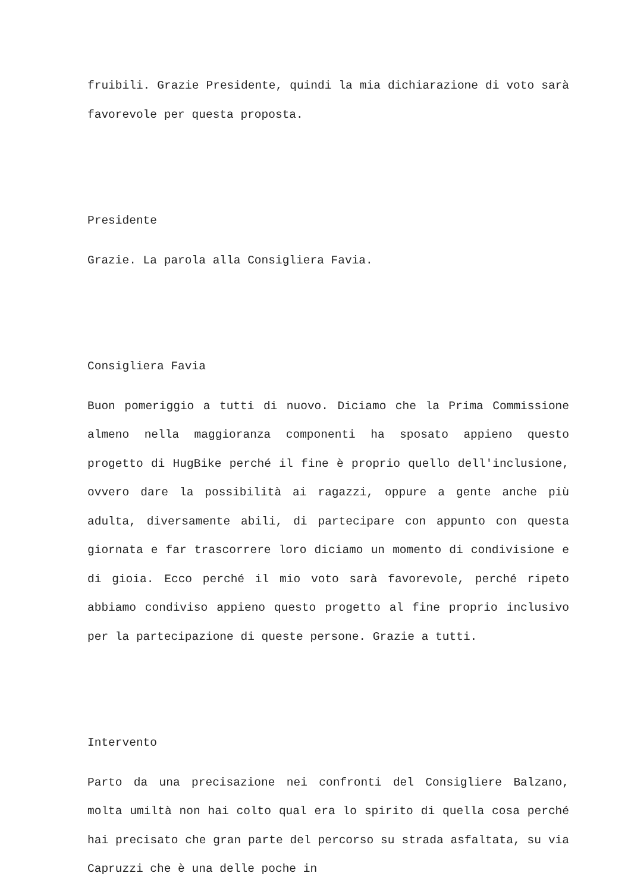fruibili. Grazie Presidente, quindi la mia dichiarazione di voto sarà favorevole per questa proposta.
Presidente
Grazie. La parola alla Consigliera Favia.
Consigliera Favia
Buon pomeriggio a tutti di nuovo. Diciamo che la Prima Commissione almeno nella maggioranza componenti ha sposato appieno questo progetto di HugBike perché il fine è proprio quello dell'inclusione, ovvero dare la possibilità ai ragazzi, oppure a gente anche più adulta, diversamente abili, di partecipare con appunto con questa giornata e far trascorrere loro diciamo un momento di condivisione e di gioia. Ecco perché il mio voto sarà favorevole, perché ripeto abbiamo condiviso appieno questo progetto al fine proprio inclusivo per la partecipazione di queste persone. Grazie a tutti.
Intervento
Parto da una precisazione nei confronti del Consigliere Balzano, molta umiltà non hai colto qual era lo spirito di quella cosa perché hai precisato che gran parte del percorso su strada asfaltata, su via Capruzzi che è una delle poche in